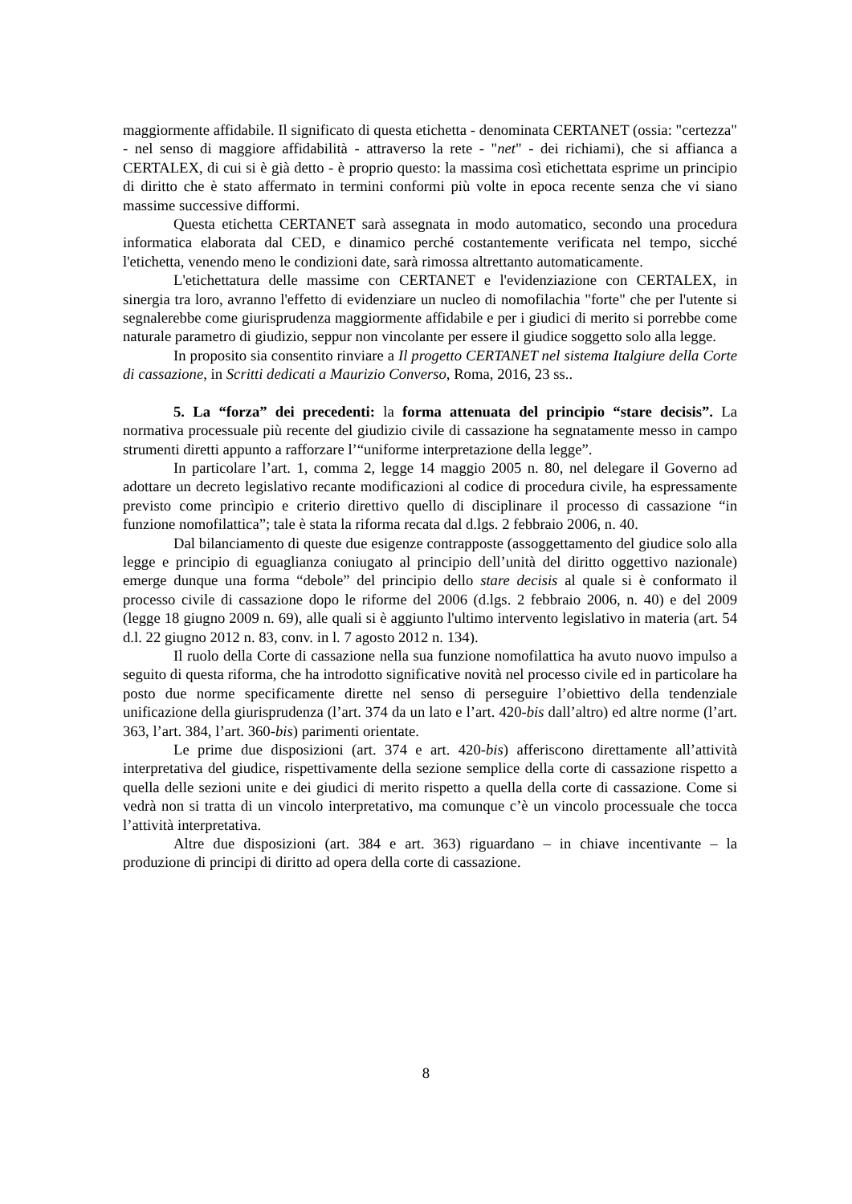maggiormente affidabile. Il significato di questa etichetta - denominata CERTANET (ossia: "certezza" - nel senso di maggiore affidabilità - attraverso la rete - "net" - dei richiami), che si affianca a CERTALEX, di cui si è già detto - è proprio questo: la massima così etichettata esprime un principio di diritto che è stato affermato in termini conformi più volte in epoca recente senza che vi siano massime successive difformi.
Questa etichetta CERTANET sarà assegnata in modo automatico, secondo una procedura informatica elaborata dal CED, e dinamico perché costantemente verificata nel tempo, sicché l'etichetta, venendo meno le condizioni date, sarà rimossa altrettanto automaticamente.
L'etichettatura delle massime con CERTANET e l'evidenziazione con CERTALEX, in sinergia tra loro, avranno l'effetto di evidenziare un nucleo di nomofilachia "forte" che per l'utente si segnalerebbe come giurisprudenza maggiormente affidabile e per i giudici di merito si porrebbe come naturale parametro di giudizio, seppur non vincolante per essere il giudice soggetto solo alla legge.
In proposito sia consentito rinviare a Il progetto CERTANET nel sistema Italgiure della Corte di cassazione, in Scritti dedicati a Maurizio Converso, Roma, 2016, 23 ss..
5. La “forza” dei precedenti: la forma attenuata del principio “stare decisis”. La normativa processuale più recente del giudizio civile di cassazione ha segnatamente messo in campo strumenti diretti appunto a rafforzare l’“uniforme interpretazione della legge”.
In particolare l’art. 1, comma 2, legge 14 maggio 2005 n. 80, nel delegare il Governo ad adottare un decreto legislativo recante modificazioni al codice di procedura civile, ha espressamente previsto come princìpio e criterio direttivo quello di disciplinare il processo di cassazione “in funzione nomofilattica”; tale è stata la riforma recata dal d.lgs. 2 febbraio 2006, n. 40.
Dal bilanciamento di queste due esigenze contrapposte (assoggettamento del giudice solo alla legge e principio di eguaglianza coniugato al principio dell’unità del diritto oggettivo nazionale) emerge dunque una forma “debole” del principio dello stare decisis al quale si è conformato il processo civile di cassazione dopo le riforme del 2006 (d.lgs. 2 febbraio 2006, n. 40) e del 2009 (legge 18 giugno 2009 n. 69), alle quali si è aggiunto l'ultimo intervento legislativo in materia (art. 54 d.l. 22 giugno 2012 n. 83, conv. in l. 7 agosto 2012 n. 134).
Il ruolo della Corte di cassazione nella sua funzione nomofilattica ha avuto nuovo impulso a seguito di questa riforma, che ha introdotto significative novità nel processo civile ed in particolare ha posto due norme specificamente dirette nel senso di perseguire l’obiettivo della tendenziale unificazione della giurisprudenza (l’art. 374 da un lato e l’art. 420-bis dall’altro) ed altre norme (l’art. 363, l’art. 384, l’art. 360-bis) parimenti orientate.
Le prime due disposizioni (art. 374 e art. 420-bis) afferiscono direttamente all’attività interpretativa del giudice, rispettivamente della sezione semplice della corte di cassazione rispetto a quella delle sezioni unite e dei giudici di merito rispetto a quella della corte di cassazione. Come si vedrà non si tratta di un vincolo interpretativo, ma comunque c’è un vincolo processuale che tocca l’attività interpretativa.
Altre due disposizioni (art. 384 e art. 363) riguardano – in chiave incentivante – la produzione di principi di diritto ad opera della corte di cassazione.
8